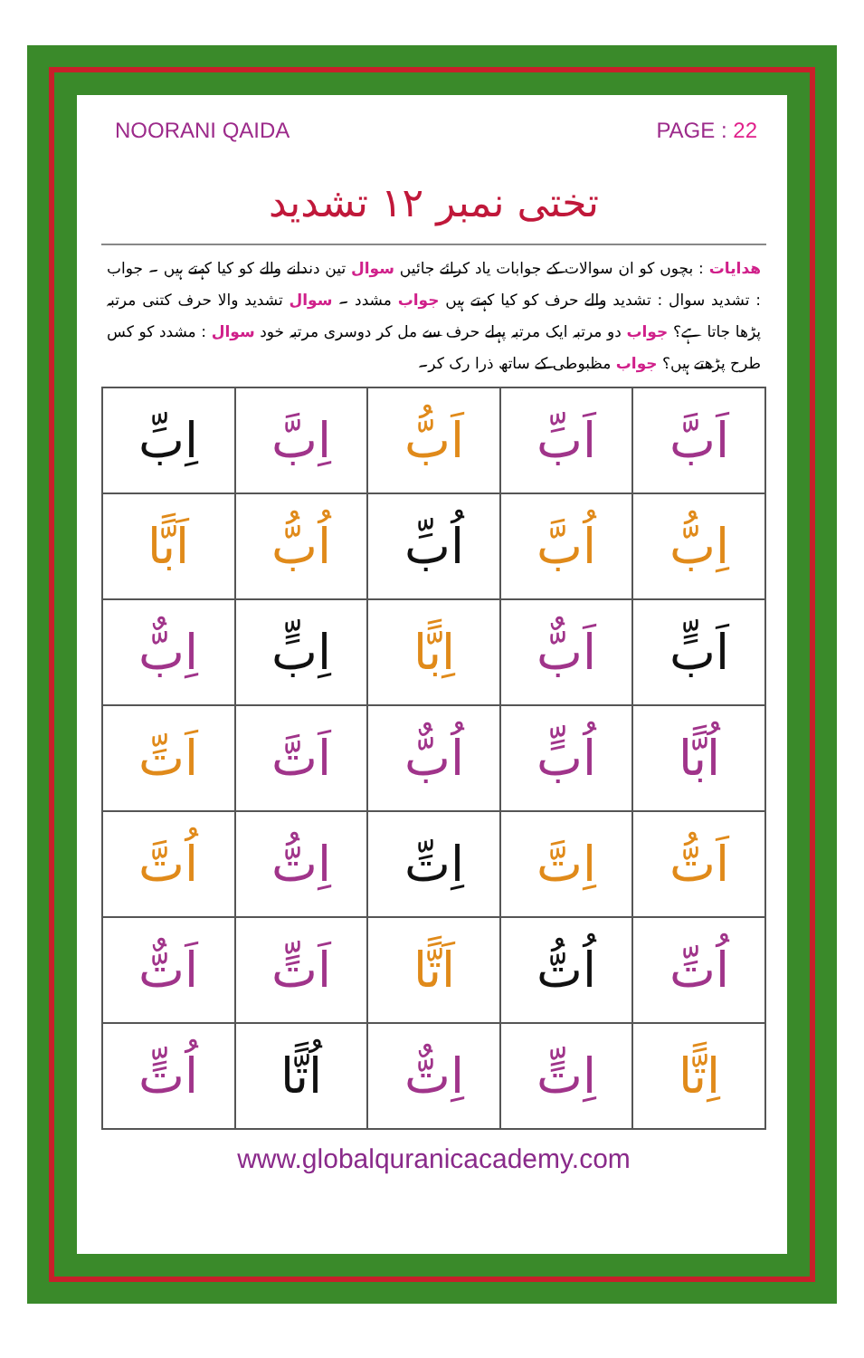NOORANI QAIDA PAGE : 22
تختی نمبر ۱۲ تشدید
ھدایات : بچوں کو ان سوالات کے جوابات یاد کرائے جائیں سوال تین دندانے والے کو کیا کہتے ہیں ۔ جواب : تشدید سوال : تشدید والے حرف کو کیا کہتے ہیں جواب مشدد ۔ سوال تشدید والا حرف کتنی مرتبہ پڑھا جاتا ہے؟ جواب دو مرتبہ ایک مرتبہ پہلے حرف سے مل کر دوسری مرتبہ خود سوال : مشدد کو کس طرح پڑھتے ہیں؟ جواب مظبوطی کے ساتھ ذرا رک کر۔
| اَبَّ | اَبِّ | اَبُّ | اِبَّ | اِبِّ |
| اِبُّ | اُبَّ | اُبِّ | اُبُّ | اَبًّا |
| اَبٍّ | اَبٌّ | اِبًّا | اِبٍّ | اِبٌّ |
| اُبًّا | اُبٍّ | اُبٌّ | اَتَّ | اَتِّ |
| اَتُّ | اِتَّ | اِتِّ | اِتُّ | اُتَّ |
| اُتِّ | اُتُّ | اَتًّا | اَتٍّ | اَتٌّ |
| اِتًّا | اِتٍّ | اِتٌّ | اُتًّا | اُتٍّ |
www.globalquranicacademy.com